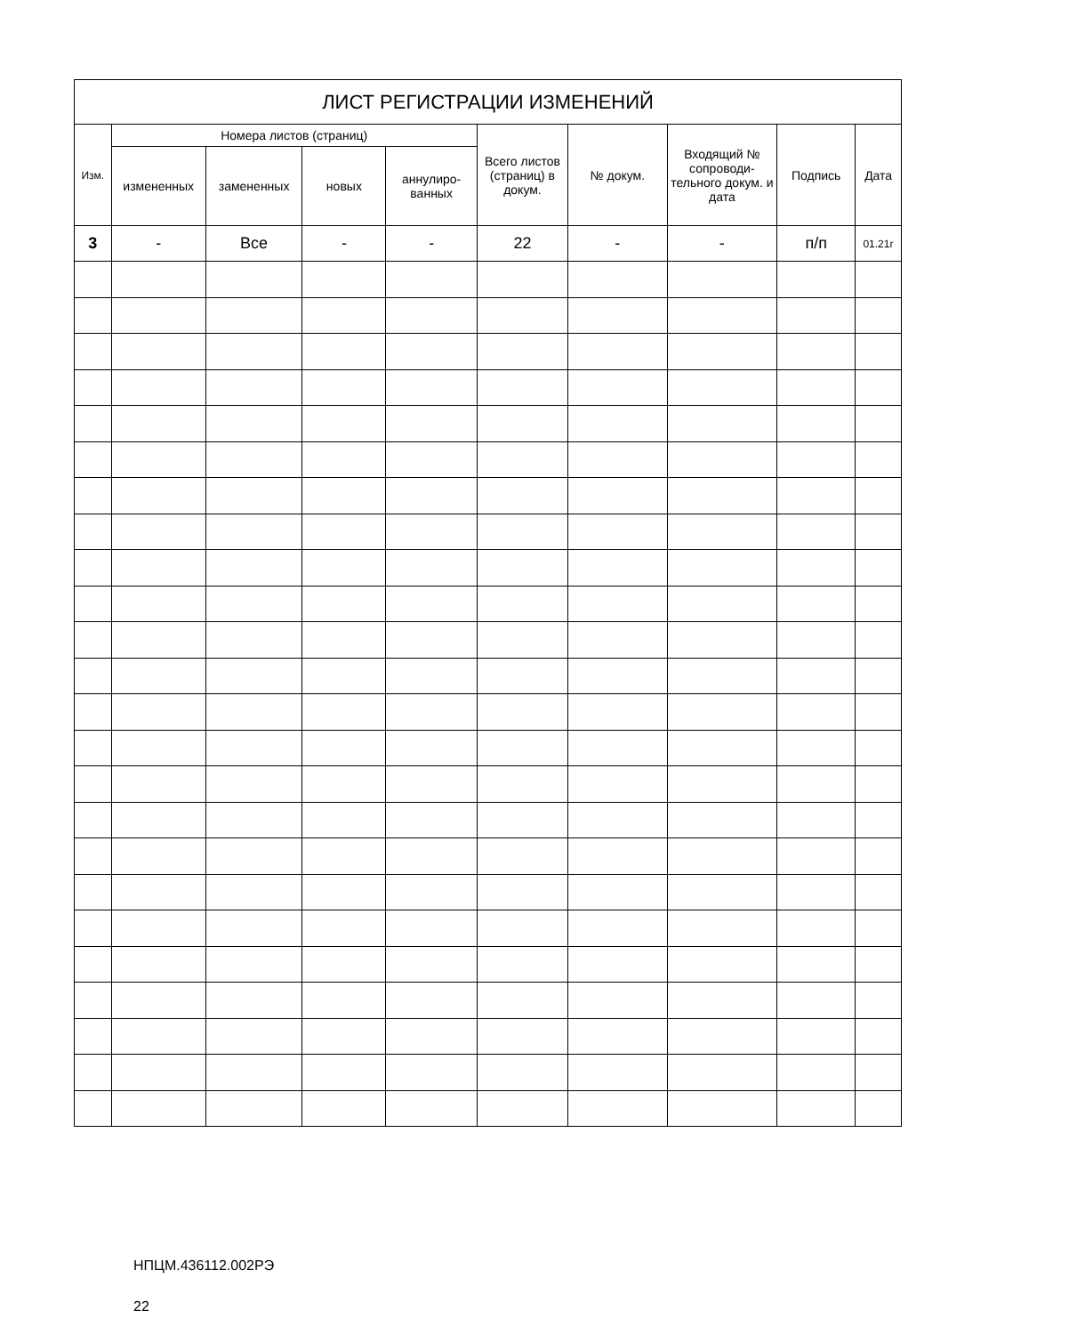| ЛИСТ РЕГИСТРАЦИИ ИЗМЕНЕНИЙ | | | | | | | | | |
| --- | --- | --- | --- | --- | --- | --- | --- | --- | --- |
| Изм. | Номера листов (страниц) | | | | Всего листов (страниц) в докум. | № докум. | Входящий № сопроводи-тельного докум. и дата | Подпись | Дата |
| | измененных | замененных | новых | аннулиро-ванных | | | | | |
| 3 | - | Все | - | - | 22 | - | - | п/п | 01.21г |
НПЦМ.436112.002РЭ
22